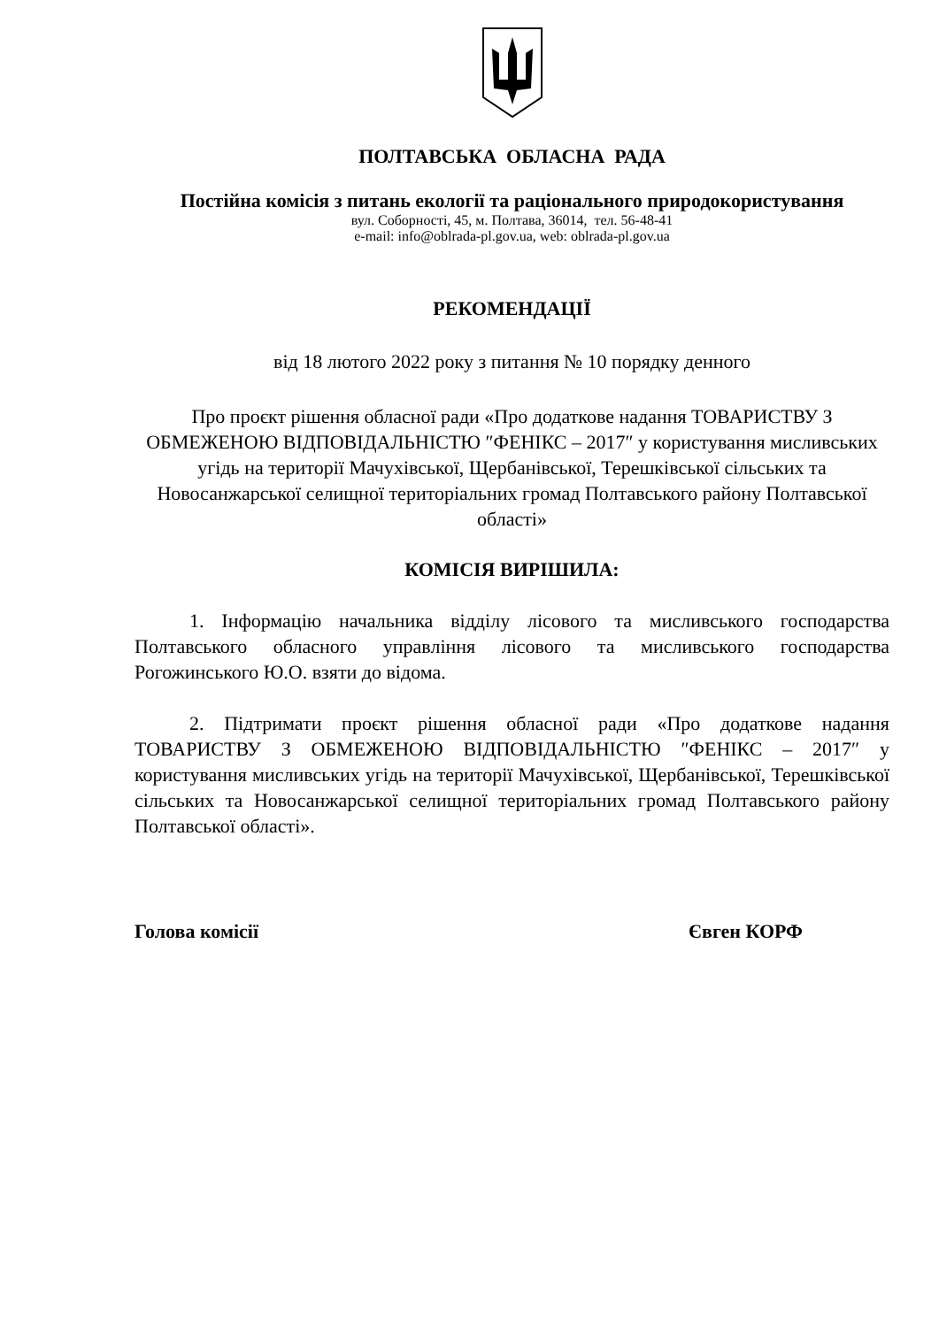ПОЛТАВСЬКА ОБЛАСНА РАДА
Постійна комісія з питань екології та раціонального природокористування
вул. Соборності, 45, м. Полтава, 36014, тел. 56-48-41
e-mail: info@oblrada-pl.gov.ua, web: oblrada-pl.gov.ua
РЕКОМЕНДАЦІЇ
від 18 лютого 2022 року з питання № 10 порядку денного
Про проєкт рішення обласної ради «Про додаткове надання ТОВАРИСТВУ З ОБМЕЖЕНОЮ ВІДПОВІДАЛЬНІСТЮ ″ФЕНІКС – 2017″ у користування мисливських угідь на території Мачухівської, Щербанівської, Терешківської сільських та Новосанжарської селищної територіальних громад Полтавського району Полтавської області»
КОМІСІЯ ВИРІШИЛА:
1. Інформацію начальника відділу лісового та мисливського господарства Полтавського обласного управління лісового та мисливського господарства Рогожинського Ю.О. взяти до відома.
2. Підтримати проєкт рішення обласної ради «Про додаткове надання ТОВАРИСТВУ З ОБМЕЖЕНОЮ ВІДПОВІДАЛЬНІСТЮ ″ФЕНІКС – 2017″ у користування мисливських угідь на території Мачухівської, Щербанівської, Терешківської сільських та Новосанжарської селищної територіальних громад Полтавського району Полтавської області».
Голова комісії Євген КОРФ